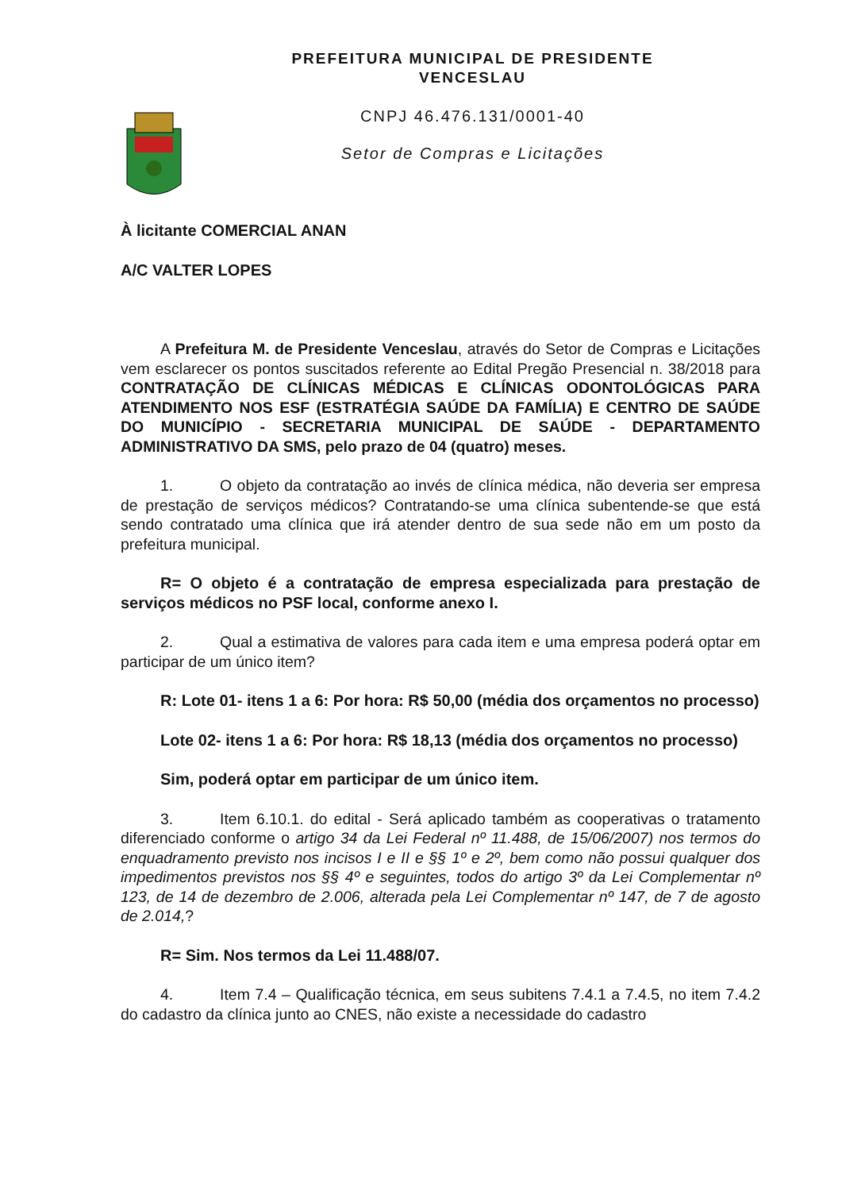PREFEITURA MUNICIPAL DE PRESIDENTE
VENCESLAU
CNPJ 46.476.131/0001-40
Setor de Compras e Licitações
À licitante COMERCIAL ANAN
A/C VALTER LOPES
A Prefeitura M. de Presidente Venceslau, através do Setor de Compras e Licitações vem esclarecer os pontos suscitados referente ao Edital Pregão Presencial n. 38/2018 para CONTRATAÇÃO DE CLÍNICAS MÉDICAS E CLÍNICAS ODONTOLÓGICAS PARA ATENDIMENTO NOS ESF (ESTRATÉGIA SAÚDE DA FAMÍLIA) E CENTRO DE SAÚDE DO MUNICÍPIO - SECRETARIA MUNICIPAL DE SAÚDE - DEPARTAMENTO ADMINISTRATIVO DA SMS, pelo prazo de 04 (quatro) meses.
1. O objeto da contratação ao invés de clínica médica, não deveria ser empresa de prestação de serviços médicos? Contratando-se uma clínica subentende-se que está sendo contratado uma clínica que irá atender dentro de sua sede não em um posto da prefeitura municipal.
R= O objeto é a contratação de empresa especializada para prestação de serviços médicos no PSF local, conforme anexo I.
2. Qual a estimativa de valores para cada item e uma empresa poderá optar em participar de um único item?
R: Lote 01- itens 1 a 6: Por hora: R$ 50,00 (média dos orçamentos no processo)
Lote 02- itens 1 a 6: Por hora: R$ 18,13 (média dos orçamentos no processo)
Sim, poderá optar em participar de um único item.
3. Item 6.10.1. do edital - Será aplicado também as cooperativas o tratamento diferenciado conforme o artigo 34 da Lei Federal nº 11.488, de 15/06/2007) nos termos do enquadramento previsto nos incisos I e II e §§ 1º e 2º, bem como não possui qualquer dos impedimentos previstos nos §§ 4º e seguintes, todos do artigo 3º da Lei Complementar nº 123, de 14 de dezembro de 2.006, alterada pela Lei Complementar nº 147, de 7 de agosto de 2.014,?
R= Sim. Nos termos da Lei 11.488/07.
4. Item 7.4 – Qualificação técnica, em seus subitens 7.4.1 a 7.4.5, no item 7.4.2 do cadastro da clínica junto ao CNES, não existe a necessidade do cadastro